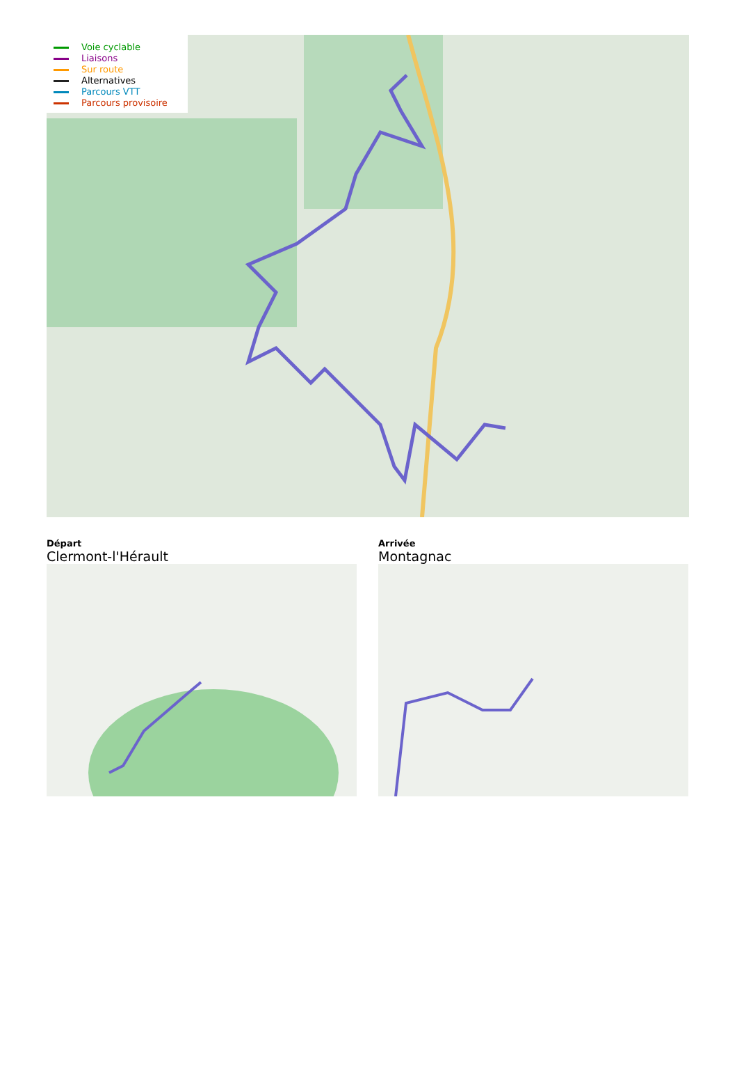Voie cyclable
Liaisons
Sur route
Alternatives
Parcours VTT
Parcours provisoire
Départ
Clermont-l'Hérault
Arrivée
Montagnac